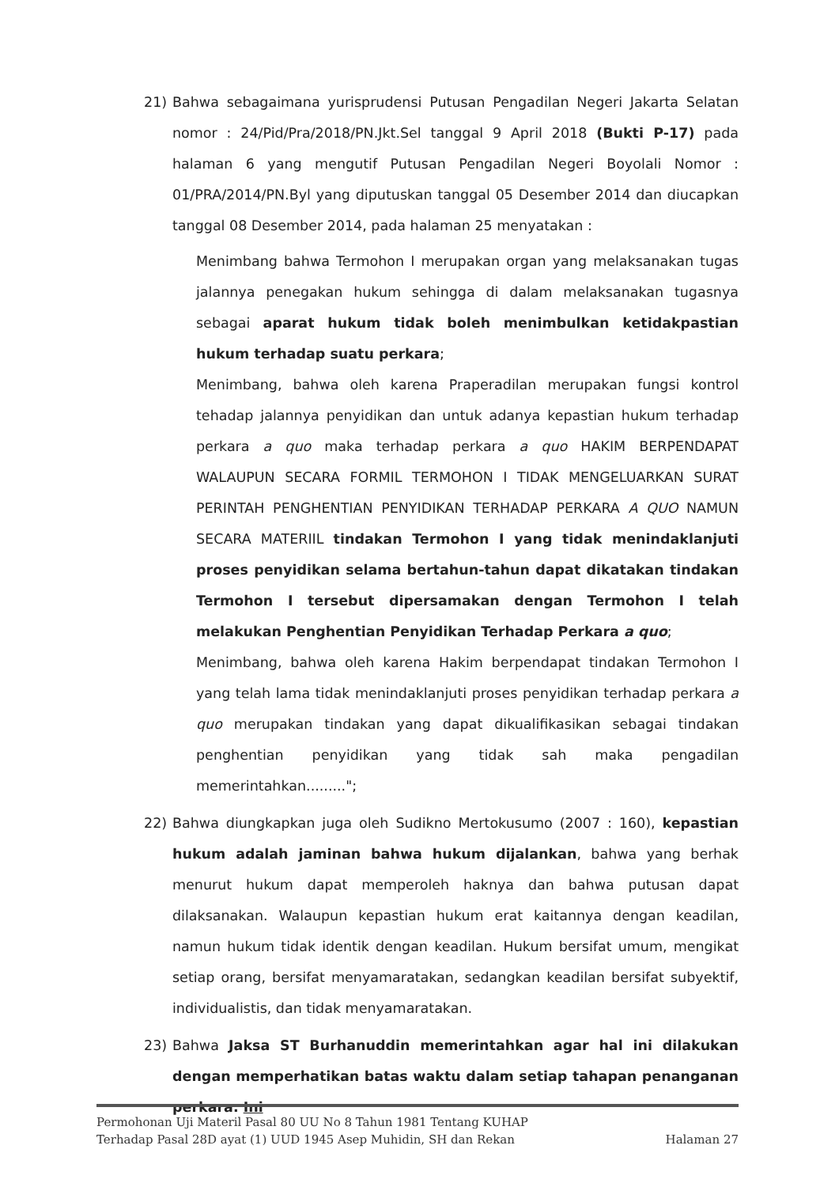21) Bahwa sebagaimana yurisprudensi Putusan Pengadilan Negeri Jakarta Selatan nomor : 24/Pid/Pra/2018/PN.Jkt.Sel tanggal 9 April 2018 (Bukti P-17) pada halaman 6 yang mengutif Putusan Pengadilan Negeri Boyolali Nomor : 01/PRA/2014/PN.Byl yang diputuskan tanggal 05 Desember 2014 dan diucapkan tanggal 08 Desember 2014, pada halaman 25 menyatakan :
Menimbang bahwa Termohon I merupakan organ yang melaksanakan tugas jalannya penegakan hukum sehingga di dalam melaksanakan tugasnya sebagai aparat hukum tidak boleh menimbulkan ketidakpastian hukum terhadap suatu perkara;
Menimbang, bahwa oleh karena Praperadilan merupakan fungsi kontrol tehadap jalannya penyidikan dan untuk adanya kepastian hukum terhadap perkara a quo maka terhadap perkara a quo HAKIM BERPENDAPAT WALAUPUN SECARA FORMIL TERMOHON I TIDAK MENGELUARKAN SURAT PERINTAH PENGHENTIAN PENYIDIKAN TERHADAP PERKARA A QUO NAMUN SECARA MATERIIL tindakan Termohon I yang tidak menindaklanjuti proses penyidikan selama bertahun-tahun dapat dikatakan tindakan Termohon I tersebut dipersamakan dengan Termohon I telah melakukan Penghentian Penyidikan Terhadap Perkara a quo;
Menimbang, bahwa oleh karena Hakim berpendapat tindakan Termohon I yang telah lama tidak menindaklanjuti proses penyidikan terhadap perkara a quo merupakan tindakan yang dapat dikualifikasikan sebagai tindakan penghentian penyidikan yang tidak sah maka pengadilan memerintahkan.........";
22) Bahwa diungkapkan juga oleh Sudikno Mertokusumo (2007 : 160), kepastian hukum adalah jaminan bahwa hukum dijalankan, bahwa yang berhak menurut hukum dapat memperoleh haknya dan bahwa putusan dapat dilaksanakan. Walaupun kepastian hukum erat kaitannya dengan keadilan, namun hukum tidak identik dengan keadilan. Hukum bersifat umum, mengikat setiap orang, bersifat menyamaratakan, sedangkan keadilan bersifat subyektif, individualistis, dan tidak menyamaratakan.
23) Bahwa Jaksa ST Burhanuddin memerintahkan agar hal ini dilakukan dengan memperhatikan batas waktu dalam setiap tahapan penanganan perkara. Ini
Permohonan Uji Materil Pasal 80 UU No 8 Tahun 1981 Tentang KUHAP
Terhadap Pasal 28D ayat (1) UUD 1945 Asep Muhidin, SH dan Rekan Halaman 27